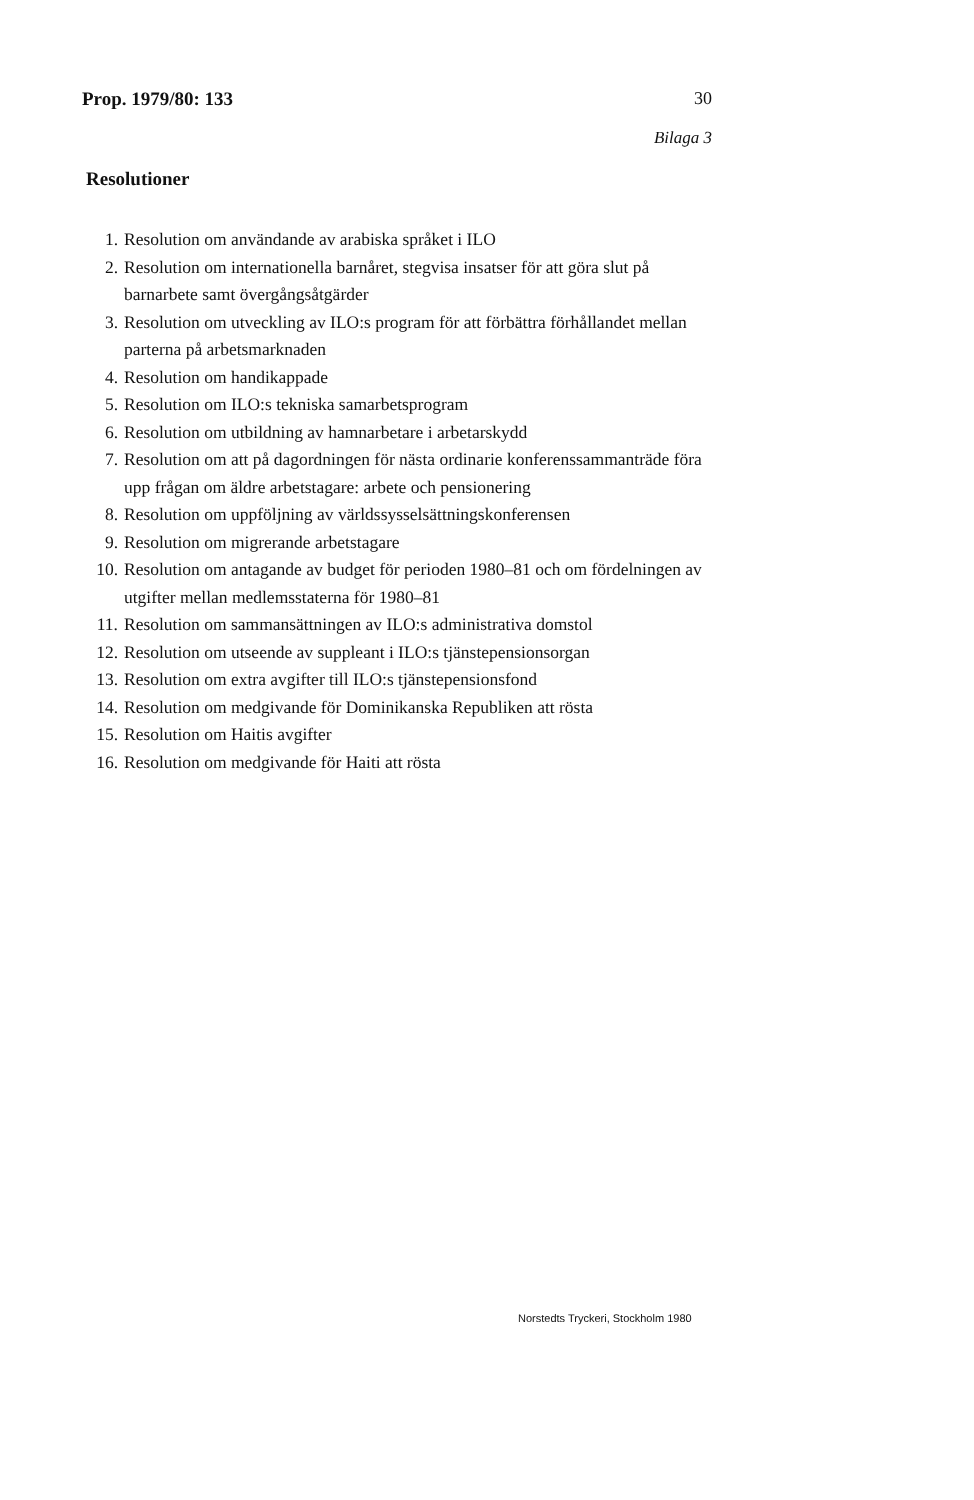Prop. 1979/80: 133 30
Bilaga 3
Resolutioner
1. Resolution om användande av arabiska språket i ILO
2. Resolution om internationella barnåret, stegvisa insatser för att göra slut på barnarbete samt övergångsåtgärder
3. Resolution om utveckling av ILO:s program för att förbättra förhållandet mellan parterna på arbetsmarknaden
4. Resolution om handikappade
5. Resolution om ILO:s tekniska samarbetsprogram
6. Resolution om utbildning av hamnarbetare i arbetarskydd
7. Resolution om att på dagordningen för nästa ordinarie konferenssammanträde föra upp frågan om äldre arbetstagare: arbete och pensionering
8. Resolution om uppföljning av världssysselsättningskonferensen
9. Resolution om migrerande arbetstagare
10. Resolution om antagande av budget för perioden 1980–81 och om fördelningen av utgifter mellan medlemsstaterna för 1980–81
11. Resolution om sammansättningen av ILO:s administrativa domstol
12. Resolution om utseende av suppleant i ILO:s tjänstepensionsorgan
13. Resolution om extra avgifter till ILO:s tjänstepensionsfond
14. Resolution om medgivande för Dominikanska Republiken att rösta
15. Resolution om Haitis avgifter
16. Resolution om medgivande för Haiti att rösta
Norstedts Tryckeri, Stockholm 1980